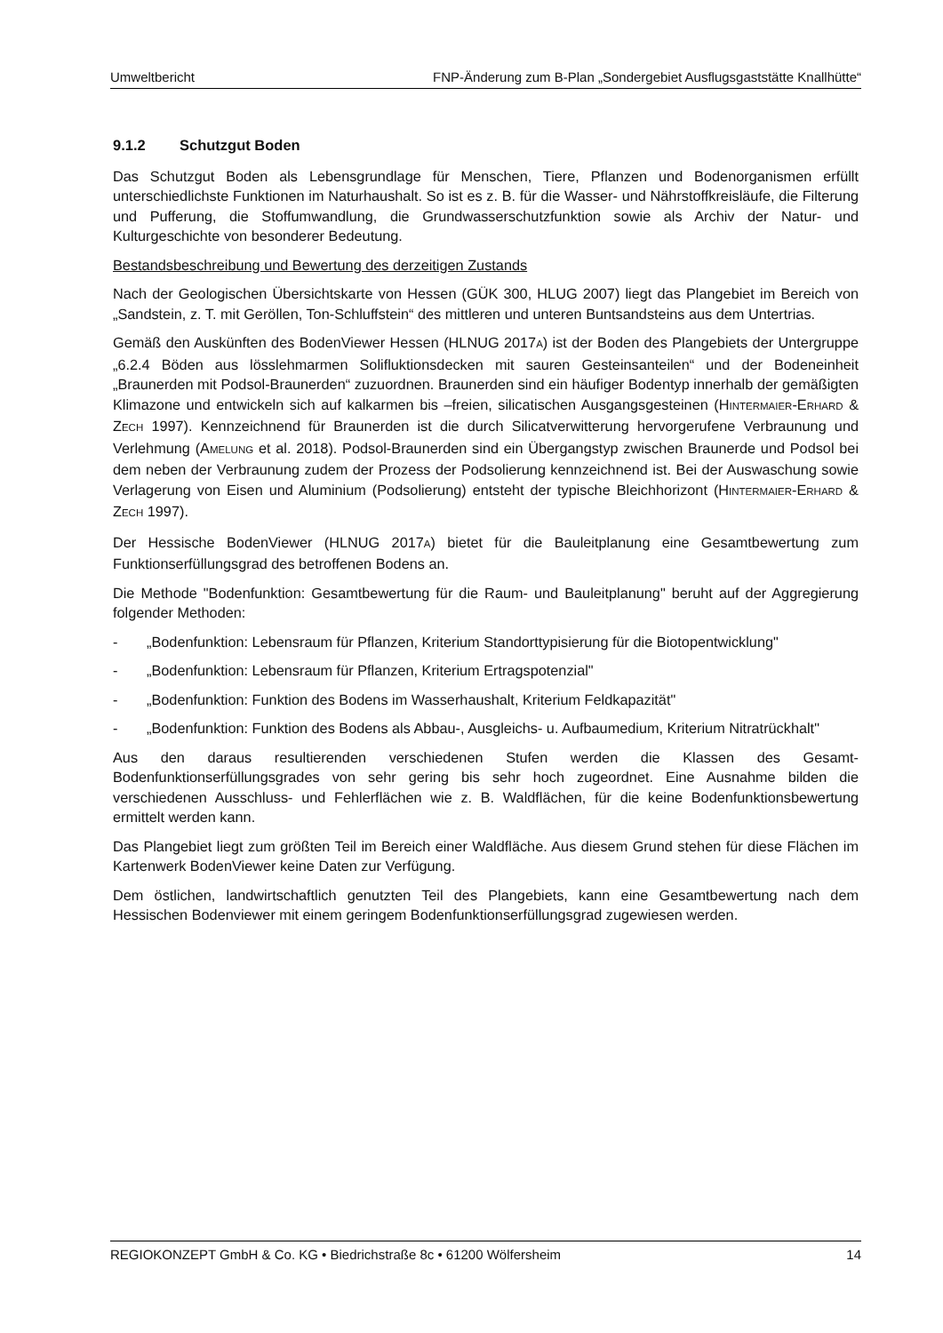Umweltbericht FNP-Änderung zum B-Plan „Sondergebiet Ausflugsgaststätte Knallhütte“
9.1.2 Schutzgut Boden
Das Schutzgut Boden als Lebensgrundlage für Menschen, Tiere, Pflanzen und Bodenorganismen erfüllt unterschiedlichste Funktionen im Naturhaushalt. So ist es z. B. für die Wasser- und Nährstoffkreisläufe, die Filterung und Pufferung, die Stoffumwandlung, die Grundwasserschutzfunktion sowie als Archiv der Natur- und Kulturgeschichte von besonderer Bedeutung.
Bestandsbeschreibung und Bewertung des derzeitigen Zustands
Nach der Geologischen Übersichtskarte von Hessen (GÜK 300, HLUG 2007) liegt das Plangebiet im Bereich von „Sandstein, z. T. mit Geröllen, Ton-Schluffstein“ des mittleren und unteren Buntsandsteins aus dem Untertrias.
Gemäß den Auskünften des BodenViewer Hessen (HLNUG 2017A) ist der Boden des Plangebiets der Untergruppe „6.2.4 Böden aus lösslehmarmen Solifluktionsdecken mit sauren Gesteinsanteilen“ und der Bodeneinheit „Braunerden mit Podsol-Braunerden“ zuzuordnen. Braunerden sind ein häufiger Bodentyp innerhalb der gemäßigten Klimazone und entwickeln sich auf kalkarmen bis –freien, silicatischen Ausgangsgesteinen (HINTERMAIER-ERHARD & ZECH 1997). Kennzeichnend für Braunerden ist die durch Silicatverwitterung hervorgerufene Verbraunung und Verlehmung (AMELUNG et al. 2018). Podsol-Braunerden sind ein Übergangstyp zwischen Braunerde und Podsol bei dem neben der Verbraunung zudem der Prozess der Podsolierung kennzeichnend ist. Bei der Auswaschung sowie Verlagerung von Eisen und Aluminium (Podsolierung) entsteht der typische Bleichhorizont (HINTERMAIER-ERHARD & ZECH 1997).
Der Hessische BodenViewer (HLNUG 2017A) bietet für die Bauleitplanung eine Gesamtbewertung zum Funktionserfüllungsgrad des betroffenen Bodens an.
Die Methode "Bodenfunktion: Gesamtbewertung für die Raum- und Bauleitplanung" beruht auf der Aggregierung folgender Methoden:
- „Bodenfunktion: Lebensraum für Pflanzen, Kriterium Standorttypisierung für die Biotopentwicklung"
- „Bodenfunktion: Lebensraum für Pflanzen, Kriterium Ertragspotenzial"
- „Bodenfunktion: Funktion des Bodens im Wasserhaushalt, Kriterium Feldkapazität"
- „Bodenfunktion: Funktion des Bodens als Abbau-, Ausgleichs- u. Aufbaumedium, Kriterium Nitratrückhalt"
Aus den daraus resultierenden verschiedenen Stufen werden die Klassen des Gesamt-Bodenfunktionserfüllungsgrades von sehr gering bis sehr hoch zugeordnet. Eine Ausnahme bilden die verschiedenen Ausschluss- und Fehlerflächen wie z. B. Waldflächen, für die keine Bodenfunktionsbewertung ermittelt werden kann.
Das Plangebiet liegt zum größten Teil im Bereich einer Waldfläche. Aus diesem Grund stehen für diese Flächen im Kartenwerk BodenViewer keine Daten zur Verfügung.
Dem östlichen, landwirtschaftlich genutzten Teil des Plangebiets, kann eine Gesamtbewertung nach dem Hessischen Bodenviewer mit einem geringem Bodenfunktionserfüllungsgrad zugewiesen werden.
REGIOKONZEPT GmbH & Co. KG • Biedrichstraße 8c • 61200 Wölfersheim 14